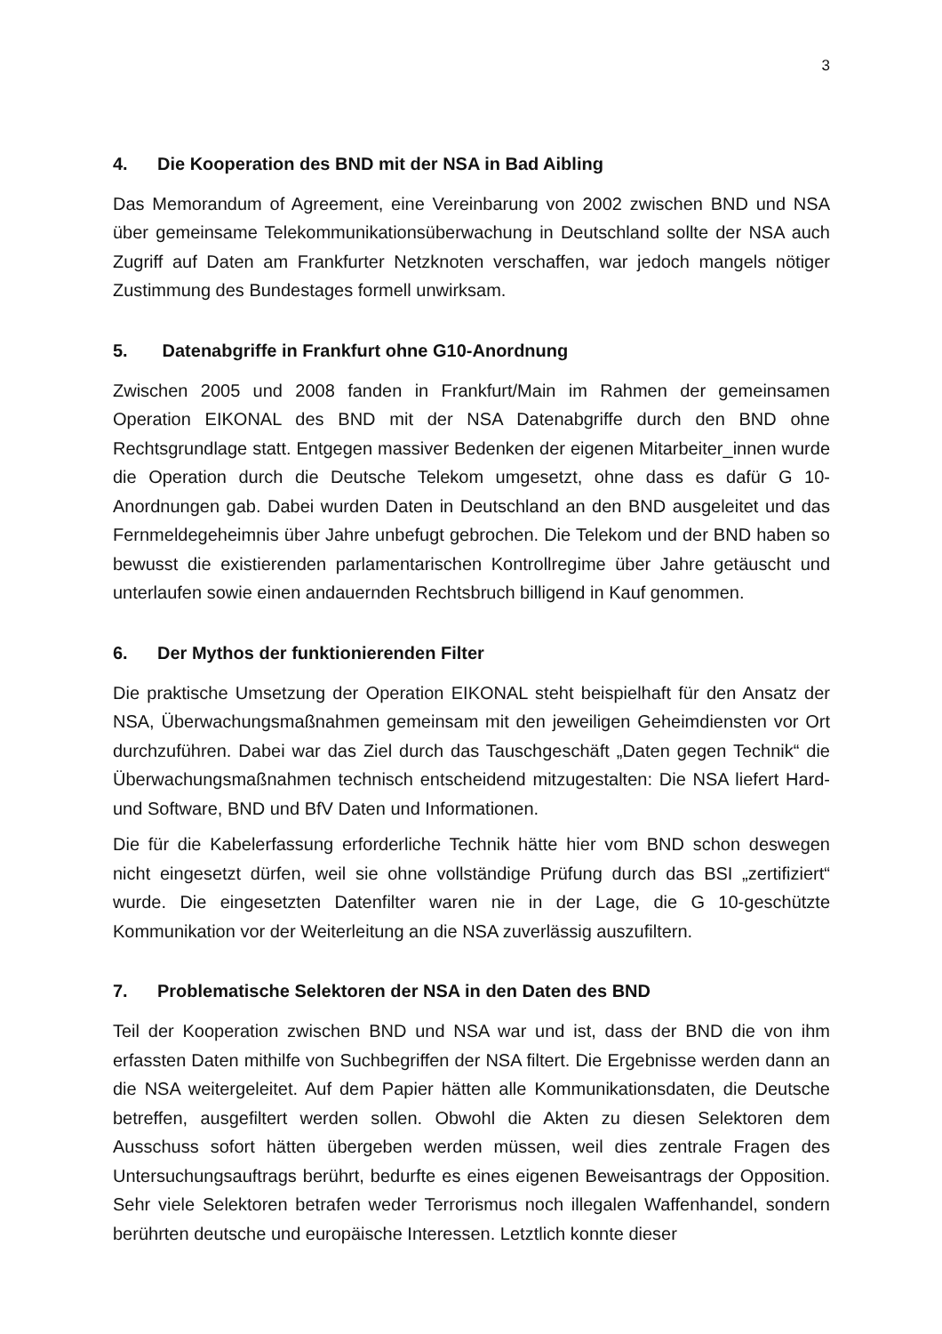3
4. Die Kooperation des BND mit der NSA in Bad Aibling
Das Memorandum of Agreement, eine Vereinbarung von 2002 zwischen BND und NSA über gemeinsame Telekommunikationsüberwachung in Deutschland sollte der NSA auch Zugriff auf Daten am Frankfurter Netzknoten verschaffen, war jedoch mangels nötiger Zustimmung des Bundestages formell unwirksam.
5. Datenabgriffe in Frankfurt ohne G10-Anordnung
Zwischen 2005 und 2008 fanden in Frankfurt/Main im Rahmen der gemeinsamen Operation EIKONAL des BND mit der NSA Datenabgriffe durch den BND ohne Rechtsgrundlage statt. Entgegen massiver Bedenken der eigenen Mitarbeiter_innen wurde die Operation durch die Deutsche Telekom umgesetzt, ohne dass es dafür G 10-Anordnungen gab. Dabei wurden Daten in Deutschland an den BND ausgeleitet und das Fernmeldegeheimnis über Jahre unbefugt gebrochen. Die Telekom und der BND haben so bewusst die existierenden parlamentarischen Kontrollregime über Jahre getäuscht und unterlaufen sowie einen andauernden Rechtsbruch billigend in Kauf genommen.
6. Der Mythos der funktionierenden Filter
Die praktische Umsetzung der Operation EIKONAL steht beispielhaft für den Ansatz der NSA, Überwachungsmaßnahmen gemeinsam mit den jeweiligen Geheimdiensten vor Ort durchzuführen. Dabei war das Ziel durch das Tauschgeschäft „Daten gegen Technik“ die Überwachungsmaßnahmen technisch entscheidend mitzugestalten: Die NSA liefert Hard- und Software, BND und BfV Daten und Informationen.
Die für die Kabelerfassung erforderliche Technik hätte hier vom BND schon deswegen nicht eingesetzt dürfen, weil sie ohne vollständige Prüfung durch das BSI „zertifiziert“ wurde. Die eingesetzten Datenfilter waren nie in der Lage, die G 10-geschützte Kommunikation vor der Weiterleitung an die NSA zuverlässig auszufiltern.
7. Problematische Selektoren der NSA in den Daten des BND
Teil der Kooperation zwischen BND und NSA war und ist, dass der BND die von ihm erfassten Daten mithilfe von Suchbegriffen der NSA filtert. Die Ergebnisse werden dann an die NSA weitergeleitet. Auf dem Papier hätten alle Kommunikationsdaten, die Deutsche betreffen, ausgefiltert werden sollen. Obwohl die Akten zu diesen Selektoren dem Ausschuss sofort hätten übergeben werden müssen, weil dies zentrale Fragen des Untersuchungsauftrags berührt, bedurfte es eines eigenen Beweisantrags der Opposition. Sehr viele Selektoren betrafen weder Terrorismus noch illegalen Waffenhandel, sondern berührten deutsche und europäische Interessen. Letztlich konnte dieser